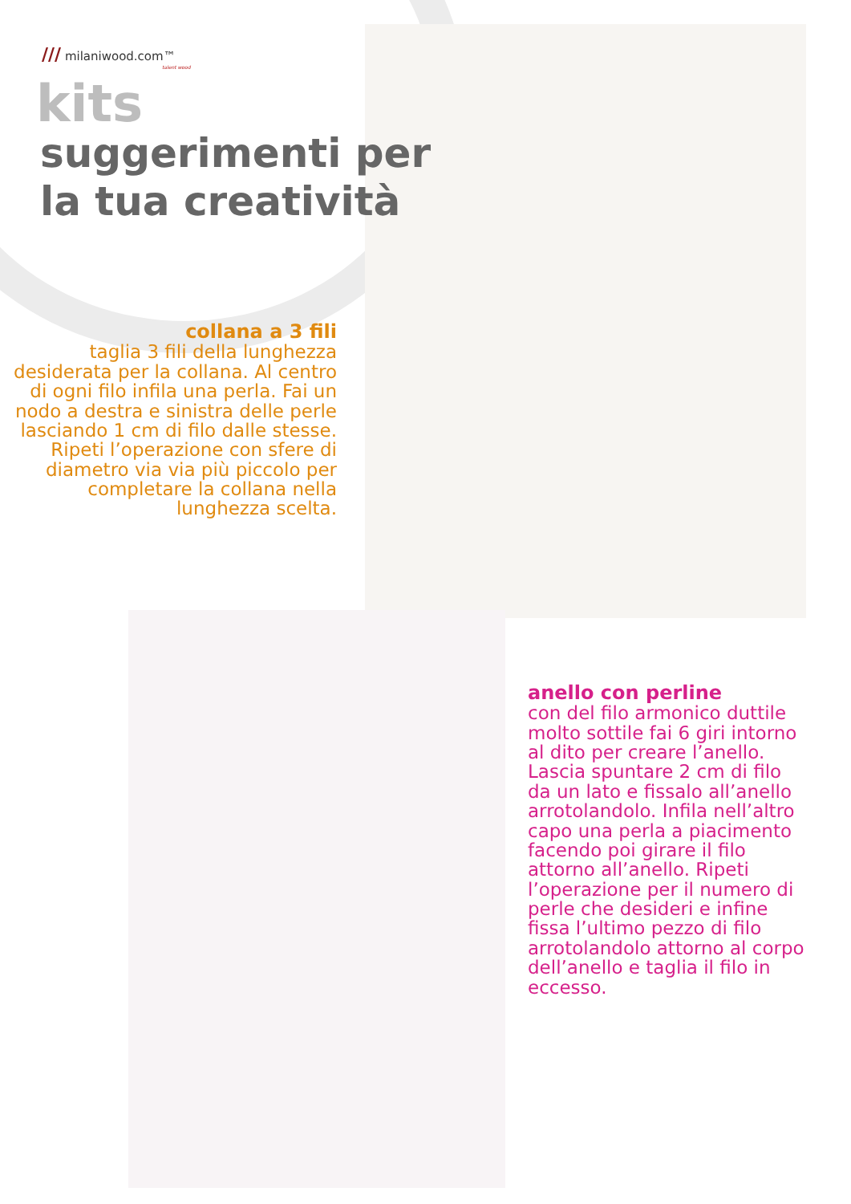/// milaniwood.com™
talent wood
kits
suggerimenti per
la tua creatività
collana a 3 fili
taglia 3 fili della lunghezza desiderata per la collana. Al centro di ogni filo infila una perla. Fai un nodo a destra e sinistra delle perle lasciando 1 cm di filo dalle stesse. Ripeti l’operazione con sfere di diametro via via più piccolo per completare la collana nella lunghezza scelta.
anello con perline
con del filo armonico duttile molto sottile fai 6 giri intorno al dito per creare l’anello. Lascia spuntare 2 cm di filo da un lato e fissalo all’anello arrotolandolo. Infila nell’altro capo una perla a piacimento facendo poi girare il filo attorno all’anello. Ripeti l’operazione per il numero di perle che desideri e infine fissa l’ultimo pezzo di filo arrotolandolo attorno al corpo dell’anello e taglia il filo in eccesso.